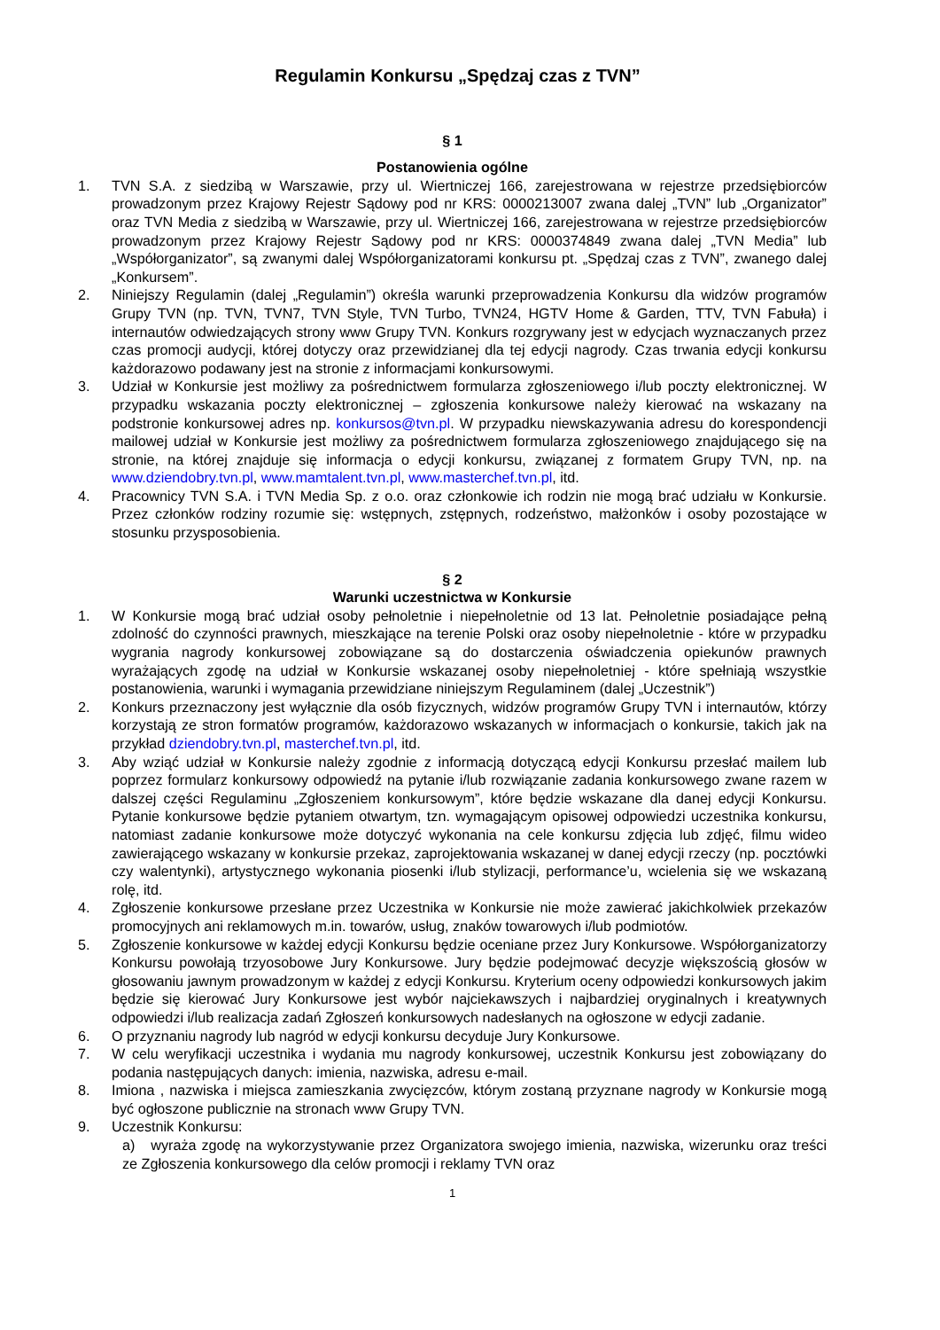Regulamin Konkursu „Spędzaj czas z TVN”
§ 1
Postanowienia ogólne
1. TVN S.A. z siedzibą w Warszawie, przy ul. Wiertniczej 166, zarejestrowana w rejestrze przedsiębiorców prowadzonym przez Krajowy Rejestr Sądowy pod nr KRS: 0000213007 zwana dalej „TVN” lub „Organizator” oraz TVN Media z siedzibą w Warszawie, przy ul. Wiertniczej 166, zarejestrowana w rejestrze przedsiębiorców prowadzonym przez Krajowy Rejestr Sądowy pod nr KRS: 0000374849 zwana dalej „TVN Media” lub „Współorganizator”, są zwanymi dalej Współorganizatorami konkursu pt. „Spędzaj czas z TVN”, zwanego dalej „Konkursem”.
2. Niniejszy Regulamin (dalej „Regulamin”) określa warunki przeprowadzenia Konkursu dla widzów programów Grupy TVN (np. TVN, TVN7, TVN Style, TVN Turbo, TVN24, HGTV Home & Garden, TTV, TVN Fabuła) i internautów odwiedzających strony www Grupy TVN. Konkurs rozgrywany jest w edycjach wyznaczanych przez czas promocji audycji, której dotyczy oraz przewidzianej dla tej edycji nagrody. Czas trwania edycji konkursu każdorazowo podawany jest na stronie z informacjami konkursowymi.
3. Udział w Konkursie jest możliwy za pośrednictwem formularza zgłoszeniowego i/lub poczty elektronicznej. W przypadku wskazania poczty elektronicznej – zgłoszenia konkursowe należy kierować na wskazany na podstronie konkursowej adres np. konkursos@tvn.pl. W przypadku niewskazywania adresu do korespondencji mailowej udział w Konkursie jest możliwy za pośrednictwem formularza zgłoszeniowego znajdującego się na stronie, na której znajduje się informacja o edycji konkursu, związanej z formatem Grupy TVN, np. na www.dziendobry.tvn.pl, www.mamtalent.tvn.pl, www.masterchef.tvn.pl, itd.
4. Pracownicy TVN S.A. i TVN Media Sp. z o.o. oraz członkowie ich rodzin nie mogą brać udziału w Konkursie. Przez członków rodziny rozumie się: wstępnych, zstępnych, rodzeństwo, małżonków i osoby pozostające w stosunku przysposobienia.
§ 2
Warunki uczestnictwa w Konkursie
1. W Konkursie mogą brać udział osoby pełnoletnie i niepełnoletnie od 13 lat. Pełnoletnie posiadające pełną zdolność do czynności prawnych, mieszkające na terenie Polski oraz osoby niepełnoletnie - które w przypadku wygrania nagrody konkursowej zobowiązane są do dostarczenia oświadczenia opiekunów prawnych wyrażających zgodę na udział w Konkursie wskazanej osoby niepełnoletniej - które spełniają wszystkie postanowienia, warunki i wymagania przewidziane niniejszym Regulaminem (dalej „Uczestnik”)
2. Konkurs przeznaczony jest wyłącznie dla osób fizycznych, widzów programów Grupy TVN i internautów, którzy korzystają ze stron formatów programów, każdorazowo wskazanych w informacjach o konkursie, takich jak na przykład dziendobry.tvn.pl, masterchef.tvn.pl, itd.
3. Aby wziąć udział w Konkursie należy zgodnie z informacją dotyczącą edycji Konkursu przesłać mailem lub poprzez formularz konkursowy odpowiedź na pytanie i/lub rozwiązanie zadania konkursowego zwane razem w dalszej części Regulaminu „Zgłoszeniem konkursowym”, które będzie wskazane dla danej edycji Konkursu. Pytanie konkursowe będzie pytaniem otwartym, tzn. wymagającym opisowej odpowiedzi uczestnika konkursu, natomiast zadanie konkursowe może dotyczyć wykonania na cele konkursu zdjęcia lub zdjęć, filmu wideo zawierającego wskazany w konkursie przekaz, zaprojektowania wskazanej w danej edycji rzeczy (np. pocztówki czy walentynki), artystycznego wykonania piosenki i/lub stylizacji, performance’u, wcielenia się we wskazaną rolę, itd.
4. Zgłoszenie konkursowe przesłane przez Uczestnika w Konkursie nie może zawierać jakichkolwiek przekazów promocyjnych ani reklamowych m.in. towarów, usług, znaków towarowych i/lub podmiotów.
5. Zgłoszenie konkursowe w każdej edycji Konkursu będzie oceniane przez Jury Konkursowe. Współorganizatorzy Konkursu powołają trzyosobowe Jury Konkursowe. Jury będzie podejmować decyzje większością głosów w głosowaniu jawnym prowadzonym w każdej z edycji Konkursu. Kryterium oceny odpowiedzi konkursowych jakim będzie się kierować Jury Konkursowe jest wybór najciekawszych i najbardziej oryginalnych i kreatywnych odpowiedzi i/lub realizacja zadań Zgłoszeń konkursowych nadesłanych na ogłoszone w edycji zadanie.
6. O przyznaniu nagrody lub nagród w edycji konkursu decyduje Jury Konkursowe.
7. W celu weryfikacji uczestnika i wydania mu nagrody konkursowej, uczestnik Konkursu jest zobowiązany do podania następujących danych: imienia, nazwiska, adresu e-mail.
8. Imiona , nazwiska i miejsca zamieszkania zwycięzców, którym zostaną przyznane nagrody w Konkursie mogą być ogłoszone publicznie na stronach www Grupy TVN.
9. Uczestnik Konkursu:
a) wyraża zgodę na wykorzystywanie przez Organizatora swojego imienia, nazwiska, wizerunku oraz treści ze Zgłoszenia konkursowego dla celów promocji i reklamy TVN oraz
1